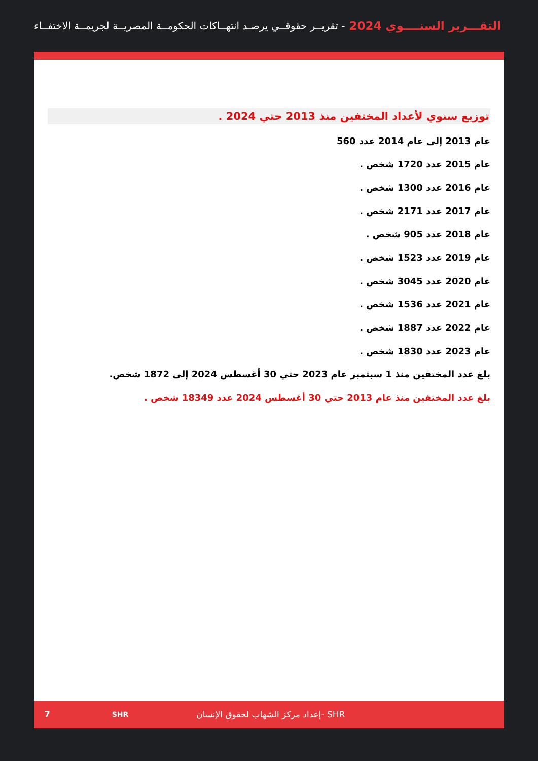التقـــرير السنــــوي 2024 - تقريــر حقوقــي يرصـد انتهــاكات الحكومــة المصريــة لجريمــة الاختفــاء
توزيع سنوي لأعداد المختفين منذ 2013 حتي 2024 .
عام 2013 إلى عام 2014 عدد 560
عام 2015 عدد 1720 شخص .
عام 2016 عدد 1300 شخص .
عام 2017 عدد 2171 شخص .
عام 2018 عدد 905 شخص .
عام 2019 عدد 1523 شخص .
عام 2020 عدد 3045 شخص .
عام 2021 عدد 1536 شخص .
عام 2022 عدد 1887 شخص .
عام 2023 عدد 1830 شخص .
بلغ عدد المختفين منذ 1 سبتمبر عام 2023 حتي 30 أغسطس 2024 إلى 1872 شخص.
بلغ عدد المختفين منذ عام 2013 حتي 30 أغسطس 2024 عدد 18349 شخص .
7 SHR إعداد مركز الشهاب لحقوق الإنسان- SHR